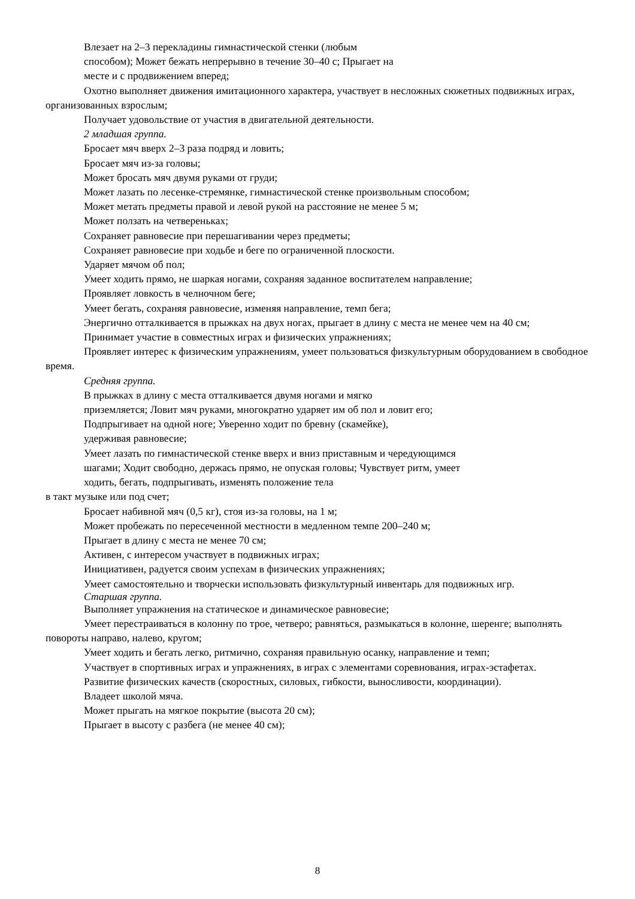Влезает на 2–3 перекладины гимнастической стенки (любым
способом); Может бежать непрерывно в течение 30–40 с; Прыгает на
месте и с продвижением вперед;
Охотно выполняет движения имитационного характера, участвует в несложных сюжетных подвижных играх, организованных взрослым;
Получает удовольствие от участия в двигательной деятельности.
2 младшая группа.
Бросает мяч вверх 2–3 раза подряд и ловить;
Бросает мяч из-за головы;
Может бросать мяч двумя руками от груди;
Может лазать по лесенке-стремянке, гимнастической стенке произвольным способом;
Может метать предметы правой и левой рукой на расстояние не менее 5 м;
Может ползать на четвереньках;
Сохраняет равновесие при перешагивании через предметы;
Сохраняет равновесие при ходьбе и беге по ограниченной плоскости.
Ударяет мячом об пол;
Умеет ходить прямо, не шаркая ногами, сохраняя заданное воспитателем направление;
Проявляет ловкость в челночном беге;
Умеет бегать, сохраняя равновесие, изменяя направление, темп бега;
Энергично отталкивается в прыжках на двух ногах, прыгает в длину с места не менее чем на 40 см;
Принимает участие в совместных играх и физических упражнениях;
Проявляет интерес к физическим упражнениям, умеет пользоваться физкультурным оборудованием в свободное время.
Средняя группа.
В прыжках в длину с места отталкивается двумя ногами и мягко
приземляется; Ловит мяч руками, многократно ударяет им об пол и ловит его;
Подпрыгивает на одной ноге; Уверенно ходит по бревну (скамейке),
удерживая равновесие;
Умеет лазать по гимнастической стенке вверх и вниз приставным и чередующимся
шагами; Ходит свободно, держась прямо, не опуская головы; Чувствует ритм, умеет
ходить, бегать, подпрыгивать, изменять положение тела
в такт музыке или под счет;
Бросает набивной мяч (0,5 кг), стоя из-за головы, на 1 м;
Может пробежать по пересеченной местности в медленном темпе 200–240 м;
Прыгает в длину с места не менее 70 см;
Активен, с интересом участвует в подвижных играх;
Инициативен, радуется своим успехам в физических упражнениях;
Умеет самостоятельно и творчески использовать физкультурный инвентарь для подвижных игр.
Старшая группа.
Выполняет упражнения на статическое и динамическое равновесие;
Умеет перестраиваться в колонну по трое, четверо; равняться, размыкаться в колонне, шеренге; выполнять повороты направо, налево, кругом;
Умеет ходить и бегать легко, ритмично, сохраняя правильную осанку, направление и темп;
Участвует в спортивных играх и упражнениях, в играх с элементами соревнования, играх-эстафетах.
Развитие физических качеств (скоростных, силовых, гибкости, выносливости, координации).
Владеет школой мяча.
Может прыгать на мягкое покрытие (высота 20 см);
Прыгает в высоту с разбега (не менее 40 см);
8